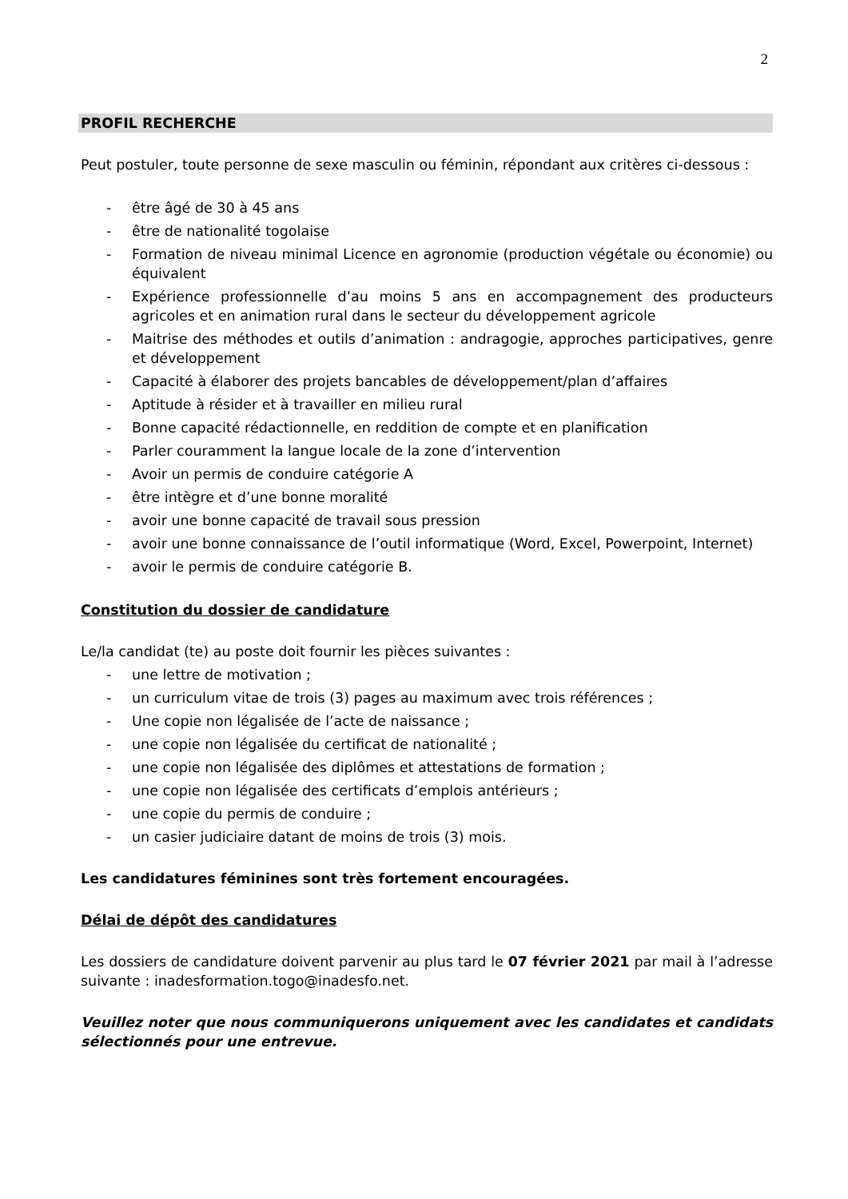2
PROFIL RECHERCHE
Peut postuler, toute personne de sexe masculin ou féminin, répondant aux critères ci-dessous :
- être âgé de 30 à 45 ans
- être de nationalité togolaise
- Formation de niveau minimal Licence en agronomie (production végétale ou économie) ou équivalent
- Expérience professionnelle d’au moins 5 ans en accompagnement des producteurs agricoles et en animation rural dans le secteur du développement agricole
- Maitrise des méthodes et outils d’animation : andragogie, approches participatives, genre et développement
- Capacité à élaborer des projets bancables de développement/plan d’affaires
- Aptitude à résider et à travailler en milieu rural
- Bonne capacité rédactionnelle, en reddition de compte et en planification
- Parler couramment la langue locale de la zone d’intervention
- Avoir un permis de conduire catégorie A
- être intègre et d’une bonne moralité
- avoir une bonne capacité de travail sous pression
- avoir une bonne connaissance de l’outil informatique (Word, Excel, Powerpoint, Internet)
- avoir le permis de conduire catégorie B.
Constitution du dossier de candidature
Le/la candidat (te) au poste doit fournir les pièces suivantes :
- une lettre de motivation ;
- un curriculum vitae de trois (3) pages au maximum avec trois références ;
- Une copie non légalisée de l’acte de naissance ;
- une copie non légalisée du certificat de nationalité ;
- une copie non légalisée des diplômes et attestations de formation ;
- une copie non légalisée des certificats d’emplois antérieurs ;
- une copie du permis de conduire ;
- un casier judiciaire datant de moins de trois (3) mois.
Les candidatures féminines sont très fortement encouragées.
Délai de dépôt des candidatures
Les dossiers de candidature doivent parvenir au plus tard le 07 février 2021 par mail à l’adresse suivante : inadesformation.togo@inadesfo.net.
Veuillez noter que nous communiquerons uniquement avec les candidates et candidats sélectionnés pour une entrevue.